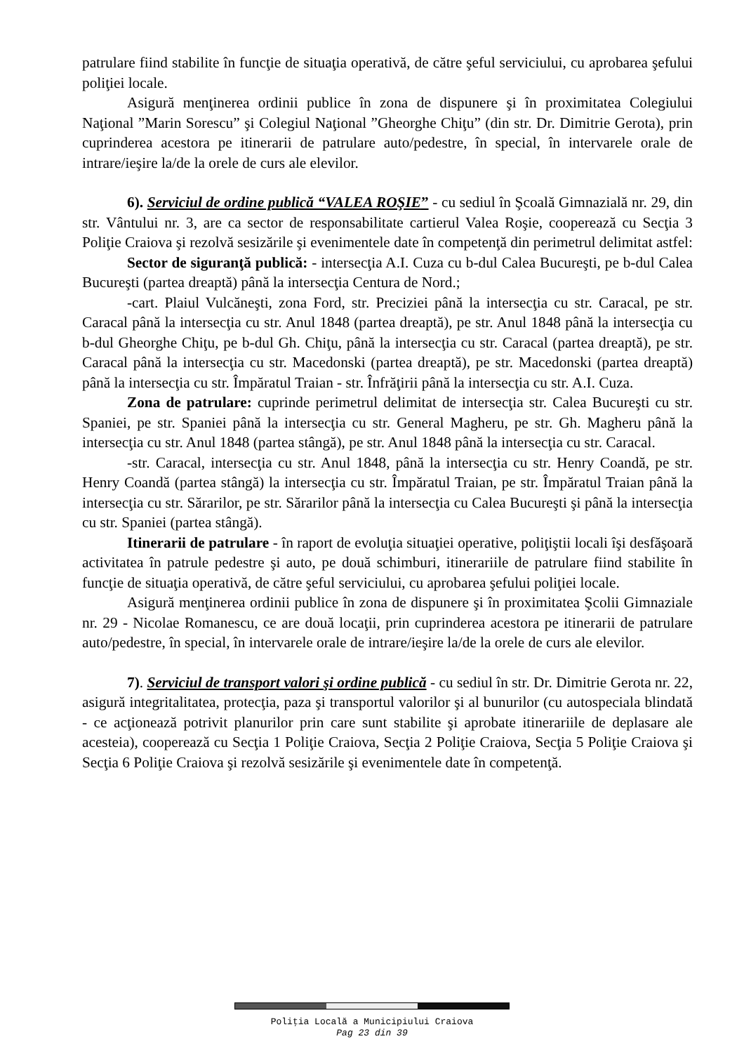patrulare fiind stabilite în funcţie de situaţia operativă, de către şeful serviciului, cu aprobarea şefului poliţiei locale.
Asigură menţinerea ordinii publice în zona de dispunere şi în proximitatea Colegiului Naţional ”Marin Sorescu” şi Colegiul Naţional ”Gheorghe Chiţu” (din str. Dr. Dimitrie Gerota), prin cuprinderea acestora pe itinerarii de patrulare auto/pedestre, în special, în intervarele orale de intrare/ieşire la/de la orele de curs ale elevilor.
6). Serviciul de ordine publică “VALEA ROŞIE” - cu sediul în Şcoală Gimnazială nr. 29, din str. Vântului nr. 3, are ca sector de responsabilitate cartierul Valea Roşie, cooperează cu Secţia 3 Poliţie Craiova şi rezolvă sesizările şi evenimentele date în competenţă din perimetrul delimitat astfel:
Sector de siguranţă publică: - intersecţia A.I. Cuza cu b-dul Calea Bucureşti, pe b-dul Calea Bucureşti (partea dreaptă) până la intersecţia Centura de Nord.;
-cart. Plaiul Vulcăneşti, zona Ford, str. Preciziei până la intersecţia cu str. Caracal, pe str. Caracal până la intersecţia cu str. Anul 1848 (partea dreaptă), pe str. Anul 1848 până la intersecţia cu b-dul Gheorghe Chiţu, pe b-dul Gh. Chiţu, până la intersecţia cu str. Caracal (partea dreaptă), pe str. Caracal până la intersecţia cu str. Macedonski (partea dreaptă), pe str. Macedonski (partea dreaptă) până la intersecţia cu str. Împăratul Traian - str. Înfrăţirii până la intersecţia cu str. A.I. Cuza.
Zona de patrulare: cuprinde perimetrul delimitat de intersecţia str. Calea Bucureşti cu str. Spaniei, pe str. Spaniei până la intersecţia cu str. General Magheru, pe str. Gh. Magheru până la intersecţia cu str. Anul 1848 (partea stângă), pe str. Anul 1848 până la intersecţia cu str. Caracal.
-str. Caracal, intersecţia cu str. Anul 1848, până la intersecţia cu str. Henry Coandă, pe str. Henry Coandă (partea stângă) la intersecţia cu str. Împăratul Traian, pe str. Împăratul Traian până la intersecţia cu str. Sărarilor, pe str. Sărarilor până la intersecţia cu Calea Bucureşti şi până la intersecţia cu str. Spaniei (partea stângă).
Itinerarii de patrulare - în raport de evoluţia situaţiei operative, poliţiştii locali îşi desfăşoară activitatea în patrule pedestre şi auto, pe două schimburi, itinerariile de patrulare fiind stabilite în funcţie de situaţia operativă, de către şeful serviciului, cu aprobarea şefului poliţiei locale.
Asigură menţinerea ordinii publice în zona de dispunere şi în proximitatea Şcolii Gimnaziale nr. 29 - Nicolae Romanescu, ce are două locaţii, prin cuprinderea acestora pe itinerarii de patrulare auto/pedestre, în special, în intervarele orale de intrare/ieşire la/de la orele de curs ale elevilor.
7). Serviciul de transport valori şi ordine publică - cu sediul în str. Dr. Dimitrie Gerota nr. 22, asigură integritalitatea, protecţia, paza şi transportul valorilor şi al bunurilor (cu autospeciala blindată - ce acţionează potrivit planurilor prin care sunt stabilite şi aprobate itinerariile de deplasare ale acesteia), cooperează cu Secţia 1 Poliţie Craiova, Secţia 2 Poliţie Craiova, Secţia 5 Poliţie Craiova şi Secţia 6 Poliţie Craiova şi rezolvă sesizările şi evenimentele date în competenţă.
Poliţia Locală a Municipiului Craiova
Pag 23 din 39